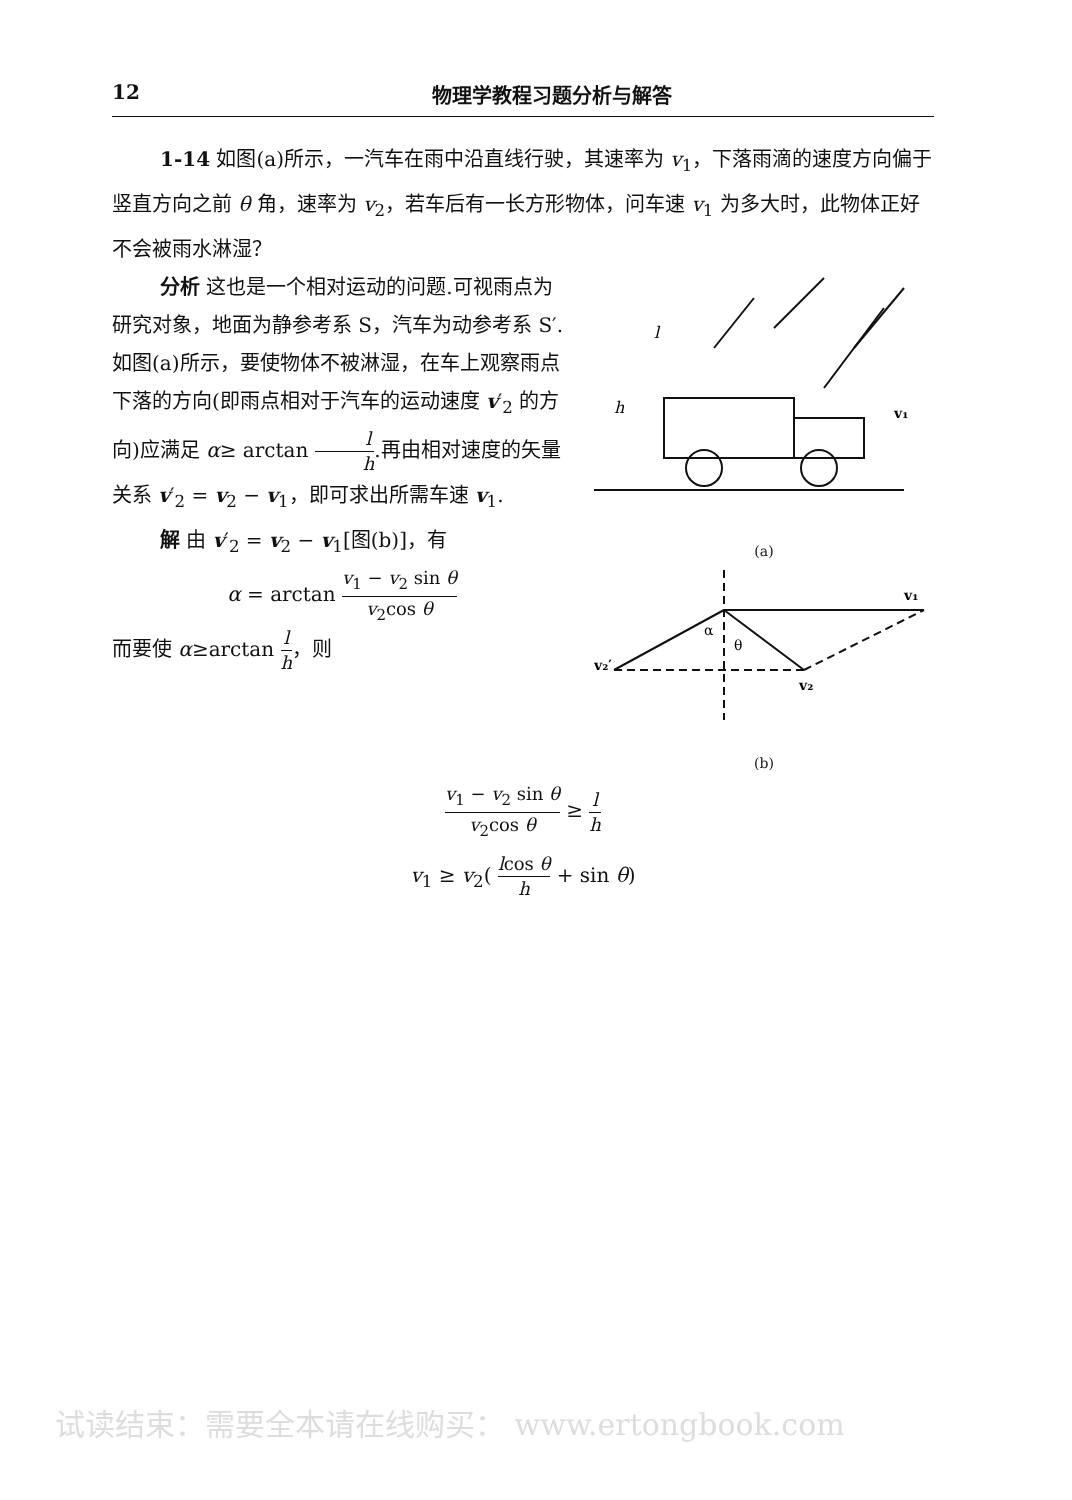12 物理学教程习题分析与解答
1-14 如图(a)所示，一汽车在雨中沿直线行驶，其速率为 v<sub>1</sub>，下落雨滴的速度方向偏于竖直方向之前 θ 角，速率为 v<sub>2</sub>，若车后有一长方形物体，问车速 v<sub>1</sub> 为多大时，此物体正好不会被雨水淋湿？
h
l
v₁
(a)
v₁
v₂′
v₂
α
θ
(b)
分析 这也是一个相对运动的问题.可视雨点为研究对象，地面为静参考系 S，汽车为动参考系 S′.如图(a)所示，要使物体不被淋湿，在车上观察雨点下落的方向(即雨点相对于汽车的运动速度 v′<sub>2</sub> 的方向)应满足 α≥ arctan l h.再由相对速度的矢量关系 v′<sub>2</sub> = v<sub>2</sub> − v<sub>1</sub>，即可求出所需车速 v<sub>1</sub>.
解 由 v′<sub>2</sub> = v<sub>2</sub> − v<sub>1</sub>[图(b)]，有
α = arctan v<sub>1</sub> − v<sub>2</sub> sin θ v<sub>2</sub>cos θ
而要使 α≥arctan l h，则
v<sub>1</sub> − v<sub>2</sub> sin θ v<sub>2</sub>cos θ ≥ l h
v<sub>1</sub> ≥ v<sub>2</sub>( lcos θ h + sin θ)
试读结束：需要全本请在线购买： www.ertongbook.com